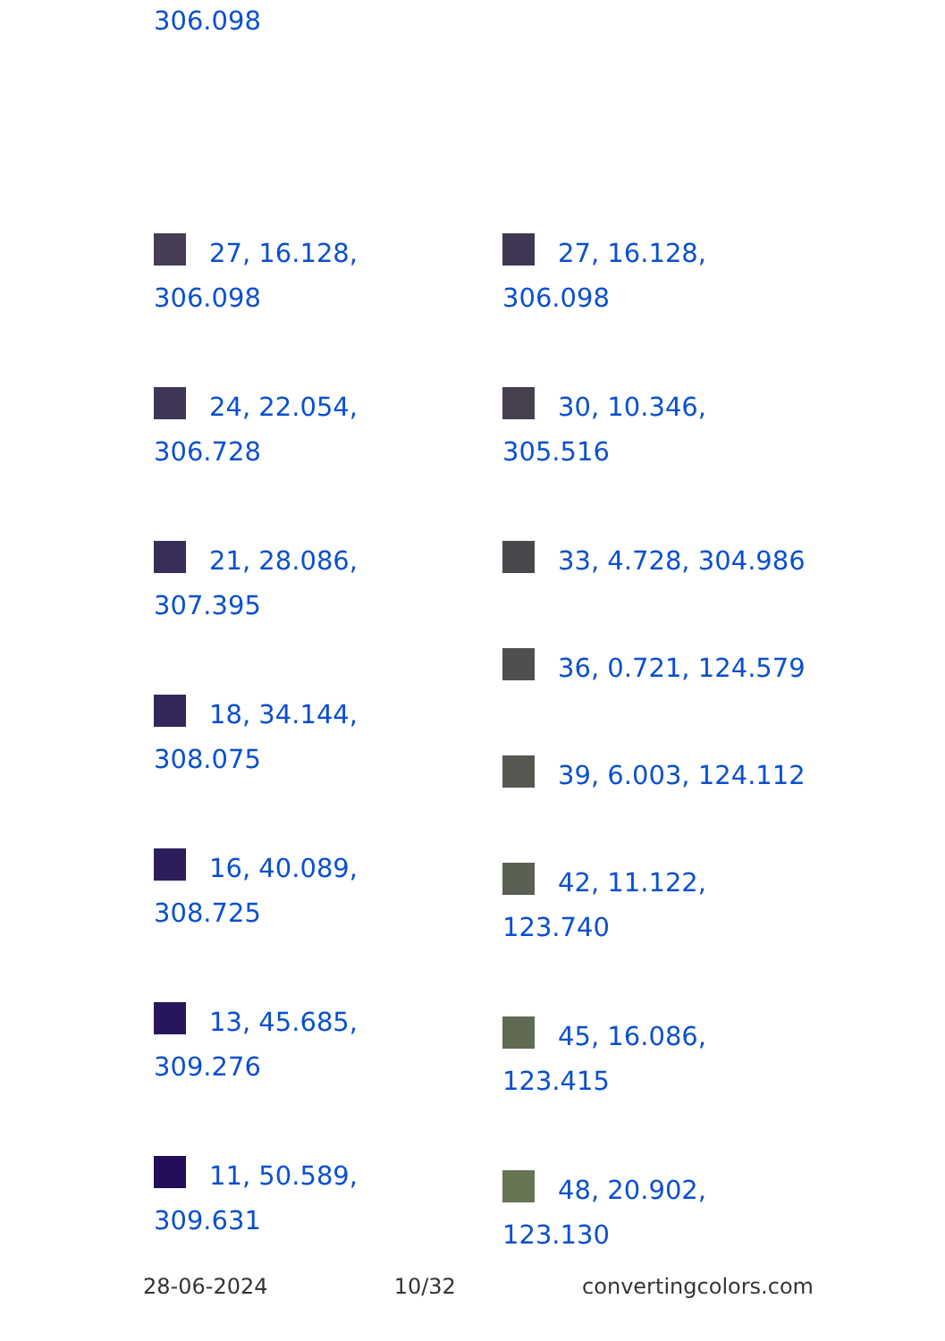306.098
27, 16.128,
306.098
24, 22.054,
306.728
21, 28.086,
307.395
18, 34.144,
308.075
16, 40.089,
308.725
13, 45.685,
309.276
11, 50.589,
309.631
27, 16.128,
306.098
30, 10.346,
305.516
33, 4.728, 304.986
36, 0.721, 124.579
39, 6.003, 124.112
42, 11.122,
123.740
45, 16.086,
123.415
48, 20.902,
123.130
28-06-2024 10/32 convertingcolors.com